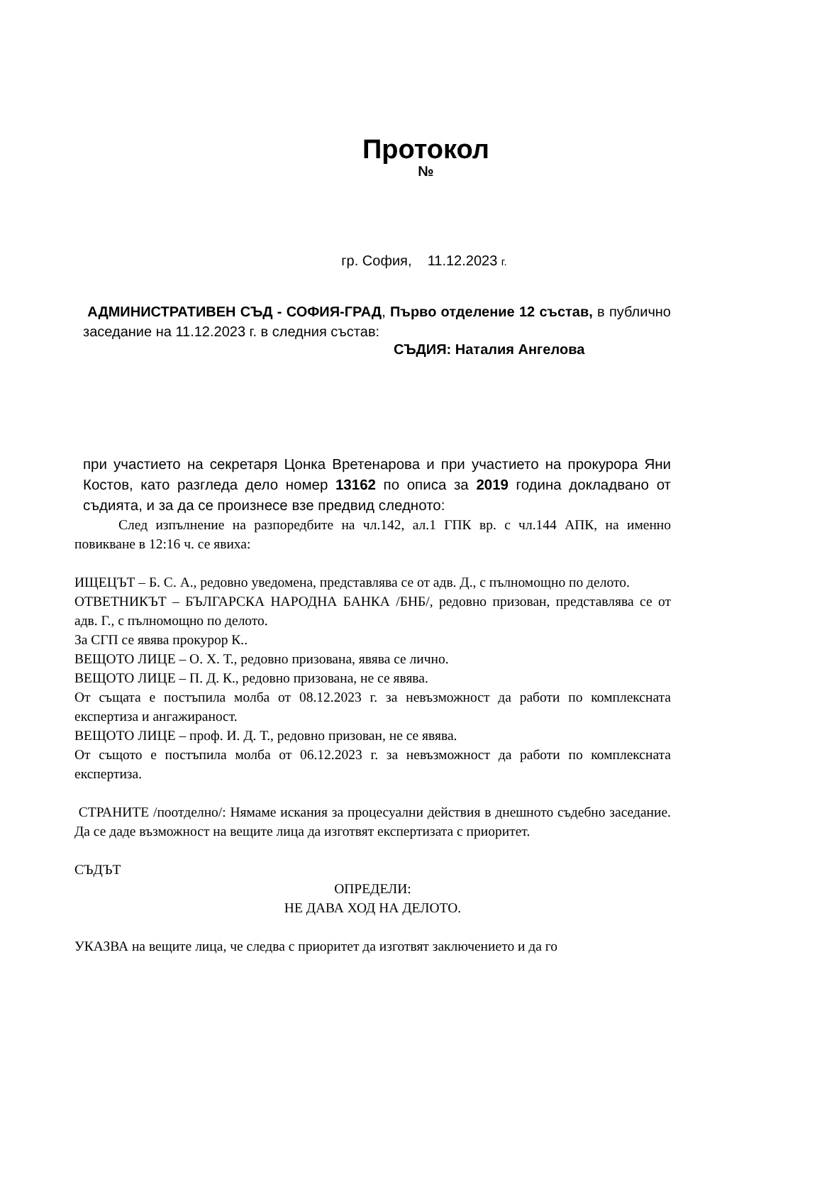Протокол
№
гр. София, 11.12.2023 г.
АДМИНИСТРАТИВЕН СЪД - СОФИЯ-ГРАД, Първо отделение 12 състав, в публично заседание на 11.12.2023 г. в следния състав:
СЪДИЯ: Наталия Ангелова
при участието на секретаря Цонка Вретенарова и при участието на прокурора Яни Костов, като разгледа дело номер 13162 по описа за 2019 година докладвано от съдията, и за да се произнесе взе предвид следното:
След изпълнение на разпоредбите на чл.142, ал.1 ГПК вр. с чл.144 АПК, на именно повикване в 12:16 ч. се явиха:
ИЩЕЦЪТ – Б. С. А., редовно уведомена, представлява се от адв. Д., с пълномощно по делото.
ОТВЕТНИКЪТ – БЪЛГАРСКА НАРОДНА БАНКА /БНБ/, редовно призован, представлява се от адв. Г., с пълномощно по делото.
За СГП се явява прокурор К..
ВЕЩОТО ЛИЦЕ – О. Х. Т., редовно призована, явява се лично.
ВЕЩОТО ЛИЦЕ – П. Д. К., редовно призована, не се явява.
От същата е постъпила молба от 08.12.2023 г. за невъзможност да работи по комплексната експертиза и ангажираност.
ВЕЩОТО ЛИЦЕ – проф. И. Д. Т., редовно призован, не се явява.
От същото е постъпила молба от 06.12.2023 г. за невъзможност да работи по комплексната експертиза.
СТРАНИТЕ /поотделно/: Нямаме искания за процесуални действия в днешното съдебно заседание. Да се даде възможност на вещите лица да изготвят експертизата с приоритет.
СЪДЪТ
ОПРЕДЕЛИ:
НЕ ДАВА ХОД НА ДЕЛОТО.
УКАЗВА на вещите лица, че следва с приоритет да изготвят заключението и да го